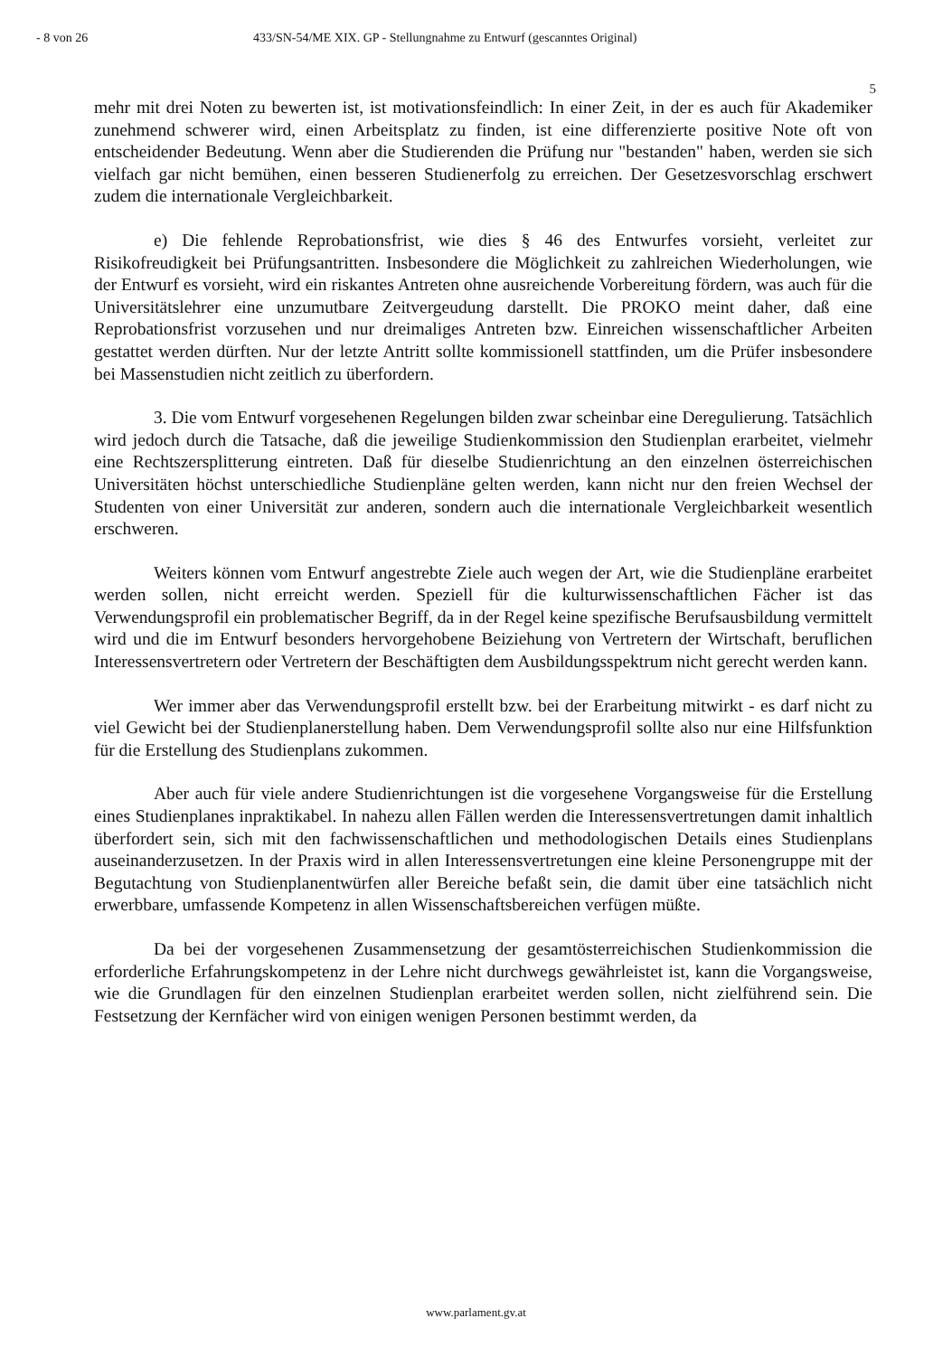- 8 von 26 433/SN-54/ME XIX. GP - Stellungnahme zu Entwurf (gescanntes Original)
5
mehr mit drei Noten zu bewerten ist, ist motivationsfeindlich: In einer Zeit, in der es auch für Akademiker zunehmend schwerer wird, einen Arbeitsplatz zu finden, ist eine differenzierte positive Note oft von entscheidender Bedeutung. Wenn aber die Studierenden die Prüfung nur "bestanden" haben, werden sie sich vielfach gar nicht bemühen, einen besseren Studienerfolg zu erreichen. Der Gesetzesvorschlag erschwert zudem die internationale Vergleichbarkeit.
e) Die fehlende Reprobationsfrist, wie dies § 46 des Entwurfes vorsieht, verleitet zur Risikofreudigkeit bei Prüfungsantritten. Insbesondere die Möglichkeit zu zahlreichen Wiederholungen, wie der Entwurf es vorsieht, wird ein riskantes Antreten ohne ausreichende Vorbereitung fördern, was auch für die Universitätslehrer eine unzumutbare Zeitvergeudung darstellt. Die PROKO meint daher, daß eine Reprobationsfrist vorzusehen und nur dreimaliges Antreten bzw. Einreichen wissenschaftlicher Arbeiten gestattet werden dürften. Nur der letzte Antritt sollte kommissionell stattfinden, um die Prüfer insbesondere bei Massenstudien nicht zeitlich zu überfordern.
3. Die vom Entwurf vorgesehenen Regelungen bilden zwar scheinbar eine Deregulierung. Tatsächlich wird jedoch durch die Tatsache, daß die jeweilige Studienkommission den Studienplan erarbeitet, vielmehr eine Rechtszersplitterung eintreten. Daß für dieselbe Studienrichtung an den einzelnen österreichischen Universitäten höchst unterschiedliche Studienpläne gelten werden, kann nicht nur den freien Wechsel der Studenten von einer Universität zur anderen, sondern auch die internationale Vergleichbarkeit wesentlich erschweren.
Weiters können vom Entwurf angestrebte Ziele auch wegen der Art, wie die Studienpläne erarbeitet werden sollen, nicht erreicht werden. Speziell für die kulturwissenschaftlichen Fächer ist das Verwendungsprofil ein problematischer Begriff, da in der Regel keine spezifische Berufsausbildung vermittelt wird und die im Entwurf besonders hervorgehobene Beiziehung von Vertretern der Wirtschaft, beruflichen Interessensvertretern oder Vertretern der Beschäftigten dem Ausbildungsspektrum nicht gerecht werden kann.
Wer immer aber das Verwendungsprofil erstellt bzw. bei der Erarbeitung mitwirkt - es darf nicht zu viel Gewicht bei der Studienplanerstellung haben. Dem Verwendungsprofil sollte also nur eine Hilfsfunktion für die Erstellung des Studienplans zukommen.
Aber auch für viele andere Studienrichtungen ist die vorgesehene Vorgangsweise für die Erstellung eines Studienplanes inpraktikabel. In nahezu allen Fällen werden die Interessensvertretungen damit inhaltlich überfordert sein, sich mit den fachwissenschaftlichen und methodologischen Details eines Studienplans auseinanderzusetzen. In der Praxis wird in allen Interessensvertretungen eine kleine Personengruppe mit der Begutachtung von Studienplanentwürfen aller Bereiche befaßt sein, die damit über eine tatsächlich nicht erwerbbare, umfassende Kompetenz in allen Wissenschaftsbereichen verfügen müßte.
Da bei der vorgesehenen Zusammensetzung der gesamtösterreichischen Studienkommission die erforderliche Erfahrungskompetenz in der Lehre nicht durchwegs gewährleistet ist, kann die Vorgangsweise, wie die Grundlagen für den einzelnen Studienplan erarbeitet werden sollen, nicht zielführend sein. Die Festsetzung der Kernfächer wird von einigen wenigen Personen bestimmt werden, da
www.parlament.gv.at